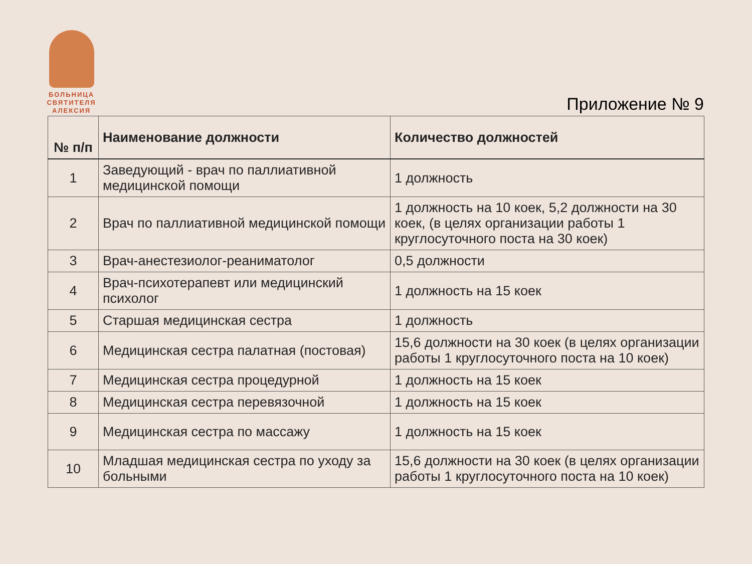БОЛЬНИЦА СВЯТИТЕЛЯ АЛЕКСИЯ
Приложение № 9
| № п/п | Наименование должности | Количество должностей |
| --- | --- | --- |
| 1 | Заведующий - врач по паллиативной медицинской помощи | 1 должность |
| 2 | Врач по паллиативной медицинской помощи | 1 должность на 10 коек, 5,2 должности на 30 коек, (в целях организации работы 1 круглосуточного поста на 30 коек) |
| 3 | Врач-анестезиолог-реаниматолог | 0,5 должности |
| 4 | Врач-психотерапевт или медицинский психолог | 1 должность на 15 коек |
| 5 | Старшая медицинская сестра | 1 должность |
| 6 | Медицинская сестра палатная (постовая) | 15,6 должности на 30 коек (в целях организации работы 1 круглосуточного поста на 10 коек) |
| 7 | Медицинская сестра процедурной | 1 должность на 15 коек |
| 8 | Медицинская сестра перевязочной | 1 должность на 15 коек |
| 9 | Медицинская сестра по массажу | 1 должность на 15 коек |
| 10 | Младшая медицинская сестра по уходу за больными | 15,6 должности на 30 коек (в целях организации работы 1 круглосуточного поста на 10 коек) |